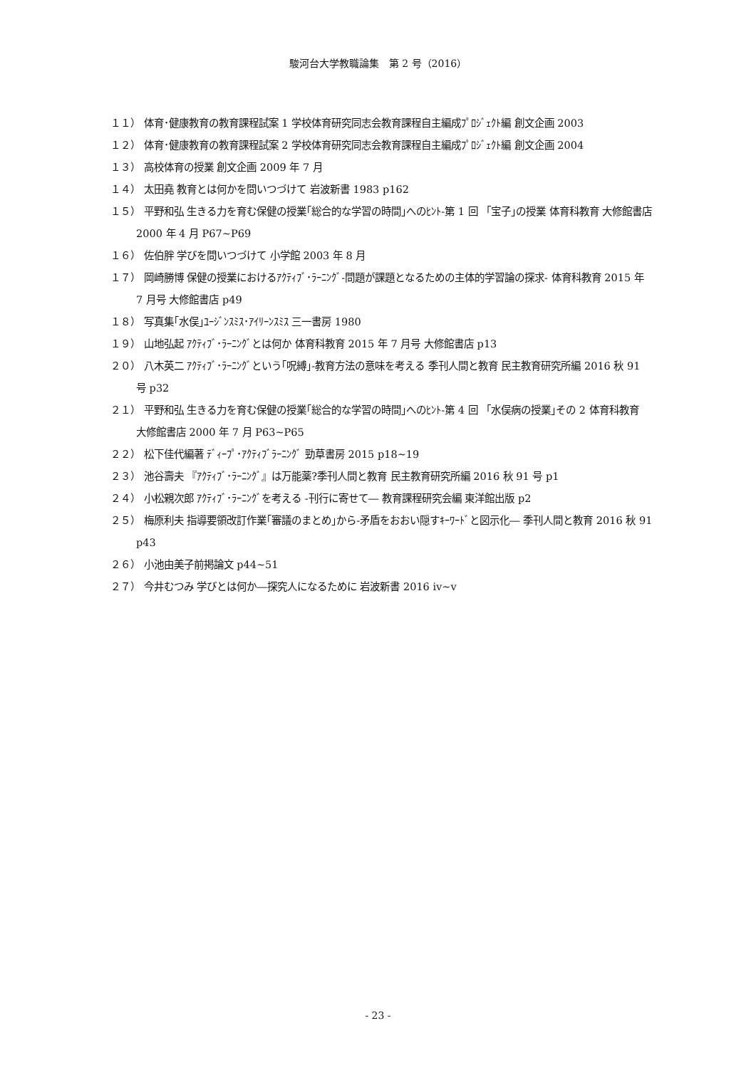駿河台大学教職論集　第 2 号（2016）
１１） 体育･健康教育の教育課程試案 1 学校体育研究同志会教育課程自主編成ﾌﾟﾛｼﾞｪｸﾄ編 創文企画 2003
１２） 体育･健康教育の教育課程試案 2 学校体育研究同志会教育課程自主編成ﾌﾟﾛｼﾞｪｸﾄ編 創文企画 2004
１３） 高校体育の授業 創文企画 2009 年 7 月
１４） 太田堯 教育とは何かを問いつづけて 岩波新書 1983 p162
１５） 平野和弘 生きる力を育む保健の授業｢総合的な学習の時間｣へのﾋﾝﾄ-第 1 回 「宝子｣の授業 体育科教育 大修館書店 2000 年 4 月 P67~P69
１６） 佐伯胖 学びを問いつづけて 小学館 2003 年 8 月
１７） 岡崎勝博 保健の授業におけるｱｸﾃｨﾌﾞ･ﾗｰﾆﾝｸﾞ-問題が課題となるための主体的学習論の探求- 体育科教育 2015 年 7 月号 大修館書店 p49
１８） 写真集｢水俣｣ﾕｰｼﾞﾝｽﾐｽ･ｱｲﾘｰﾝｽﾐｽ 三一書房 1980
１９） 山地弘起 ｱｸﾃｨﾌﾞ･ﾗｰﾆﾝｸﾞとは何か 体育科教育 2015 年 7 月号 大修館書店 p13
２０） 八木英二 ｱｸﾃｨﾌﾞ･ﾗｰﾆﾝｸﾞという｢呪縛｣-教育方法の意味を考える 季刊人間と教育 民主教育研究所編 2016 秋 91 号 p32
２１） 平野和弘 生きる力を育む保健の授業｢総合的な学習の時間｣へのﾋﾝﾄ-第 4 回 「水俣病の授業｣その 2 体育科教育　大修館書店 2000 年 7 月 P63~P65
２２） 松下佳代編著 ﾃﾞｨｰﾌﾟ･ｱｸﾃｨﾌﾞﾗｰﾆﾝｸﾞ 勁草書房 2015 p18~19
２３） 池谷壽夫 『ｱｸﾃｨﾌﾞ･ﾗｰﾆﾝｸﾞ』は万能薬?季刊人間と教育 民主教育研究所編 2016 秋 91 号 p1
２４） 小松親次郎 ｱｸﾃｨﾌﾞ･ﾗｰﾆﾝｸﾞを考える -刊行に寄せて― 教育課程研究会編 東洋館出版 p2
２５） 梅原利夫 指導要領改訂作業｢審議のまとめ｣から-矛盾をおおい隠すｷｰﾜｰﾄﾞと図示化― 季刊人間と教育 2016 秋 91 p43
２６） 小池由美子前掲論文 p44~51
２７） 今井むつみ 学びとは何か―探究人になるために 岩波新書 2016 ⅳ~ⅴ
- 23 -